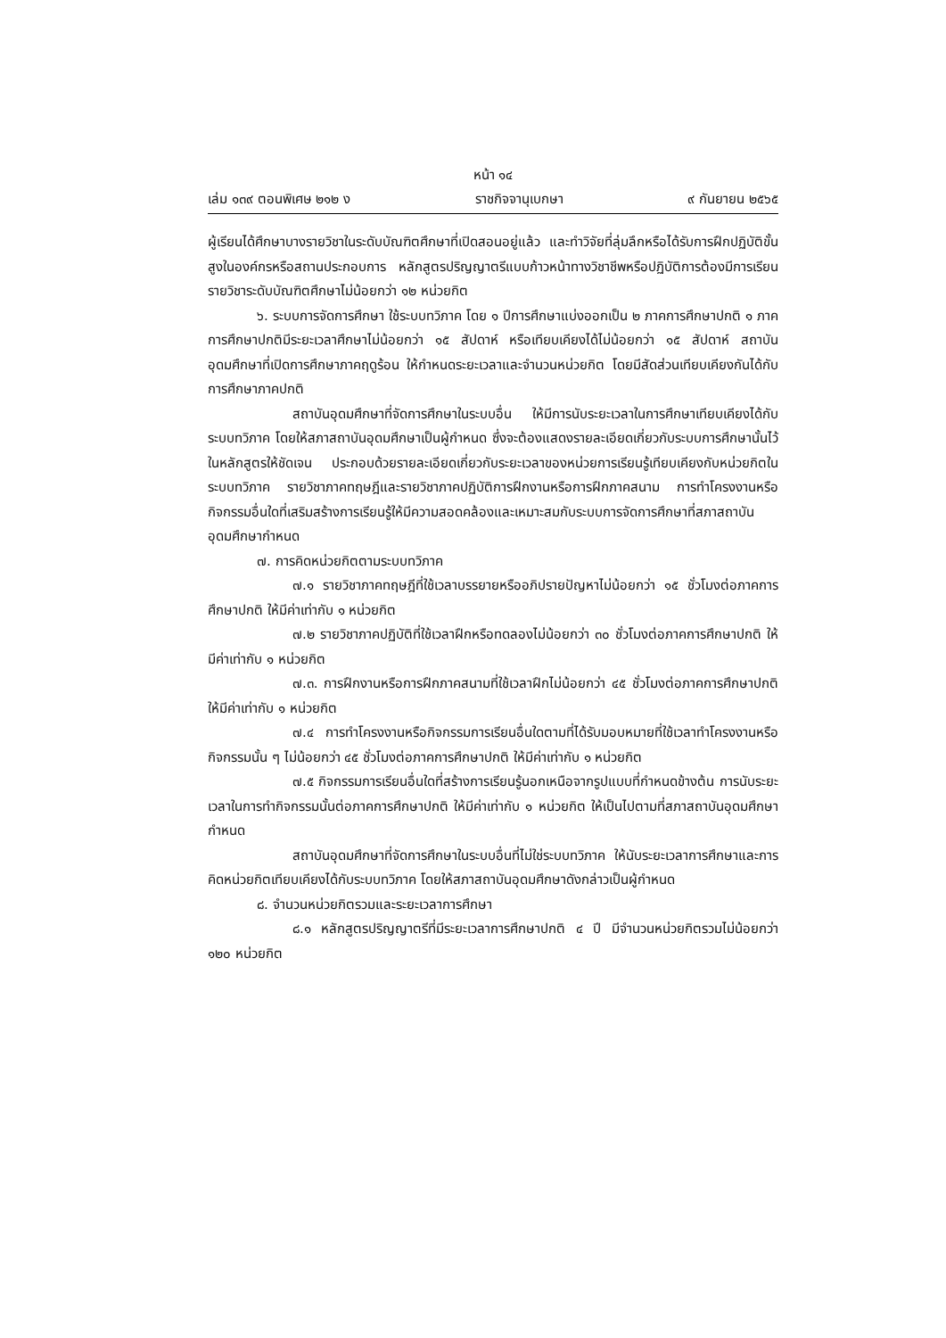หน้า ๑๔
เล่ม ๑๓๙ ตอนพิเศษ ๒๑๒ ง ราชกิจจานุเบกษา ๙ กันยายน ๒๕๖๕
ผู้เรียนได้ศึกษาบางรายวิชาในระดับบัณฑิตศึกษาที่เปิดสอนอยู่แล้ว และทำวิจัยที่ลุ่มลึกหรือได้รับการฝึกปฏิบัติขั้นสูงในองค์กรหรือสถานประกอบการ หลักสูตรปริญญาตรีแบบก้าวหน้าทางวิชาชีพหรือปฏิบัติการต้องมีการเรียนรายวิชาระดับบัณฑิตศึกษาไม่น้อยกว่า ๑๒ หน่วยกิต
๖. ระบบการจัดการศึกษา ใช้ระบบทวิภาค โดย ๑ ปีการศึกษาแบ่งออกเป็น ๒ ภาคการศึกษาปกติ ๑ ภาคการศึกษาปกติมีระยะเวลาศึกษาไม่น้อยกว่า ๑๕ สัปดาห์ หรือเทียบเคียงได้ไม่น้อยกว่า ๑๕ สัปดาห์ สถาบันอุดมศึกษาที่เปิดการศึกษาภาคฤดูร้อน ให้กำหนดระยะเวลาและจำนวนหน่วยกิต โดยมีสัดส่วนเทียบเคียงกันได้กับการศึกษาภาคปกติ
สถาบันอุดมศึกษาที่จัดการศึกษาในระบบอื่น ให้มีการนับระยะเวลาในการศึกษาเทียบเคียงได้กับระบบทวิภาค โดยให้สภาสถาบันอุดมศึกษาเป็นผู้กำหนด ซึ่งจะต้องแสดงรายละเอียดเกี่ยวกับระบบการศึกษานั้นไว้ในหลักสูตรให้ชัดเจน ประกอบด้วยรายละเอียดเกี่ยวกับระยะเวลาของหน่วยการเรียนรู้เทียบเคียงกับหน่วยกิตในระบบทวิภาค รายวิชาภาคทฤษฎีและรายวิชาภาคปฏิบัติการฝึกงานหรือการฝึกภาคสนาม การทำโครงงานหรือกิจกรรมอื่นใดที่เสริมสร้างการเรียนรู้ให้มีความสอดคล้องและเหมาะสมกับระบบการจัดการศึกษาที่สภาสถาบันอุดมศึกษากำหนด
๗. การคิดหน่วยกิตตามระบบทวิภาค
๗.๑ รายวิชาภาคทฤษฎีที่ใช้เวลาบรรยายหรืออภิปรายปัญหาไม่น้อยกว่า ๑๕ ชั่วโมงต่อภาคการศึกษาปกติ ให้มีค่าเท่ากับ ๑ หน่วยกิต
๗.๒ รายวิชาภาคปฏิบัติที่ใช้เวลาฝึกหรือทดลองไม่น้อยกว่า ๓๐ ชั่วโมงต่อภาคการศึกษาปกติ ให้มีค่าเท่ากับ ๑ หน่วยกิต
๗.๓. การฝึกงานหรือการฝึกภาคสนามที่ใช้เวลาฝึกไม่น้อยกว่า ๔๕ ชั่วโมงต่อภาคการศึกษาปกติ ให้มีค่าเท่ากับ ๑ หน่วยกิต
๗.๔ การทำโครงงานหรือกิจกรรมการเรียนอื่นใดตามที่ได้รับมอบหมายที่ใช้เวลาทำโครงงานหรือกิจกรรมนั้น ๆ ไม่น้อยกว่า ๔๕ ชั่วโมงต่อภาคการศึกษาปกติ ให้มีค่าเท่ากับ ๑ หน่วยกิต
๗.๕ กิจกรรมการเรียนอื่นใดที่สร้างการเรียนรู้นอกเหนือจากรูปแบบที่กำหนดข้างต้น การนับระยะเวลาในการทำกิจกรรมนั้นต่อภาคการศึกษาปกติ ให้มีค่าเท่ากับ ๑ หน่วยกิต ให้เป็นไปตามที่สภาสถาบันอุดมศึกษากำหนด
สถาบันอุดมศึกษาที่จัดการศึกษาในระบบอื่นที่ไม่ใช่ระบบทวิภาค ให้นับระยะเวลาการศึกษาและการคิดหน่วยกิตเทียบเคียงได้กับระบบทวิภาค โดยให้สภาสถาบันอุดมศึกษาดังกล่าวเป็นผู้กำหนด
๘. จำนวนหน่วยกิตรวมและระยะเวลาการศึกษา
๘.๑ หลักสูตรปริญญาตรีที่มีระยะเวลาการศึกษาปกติ ๔ ปี มีจำนวนหน่วยกิตรวมไม่น้อยกว่า ๑๒๐ หน่วยกิต